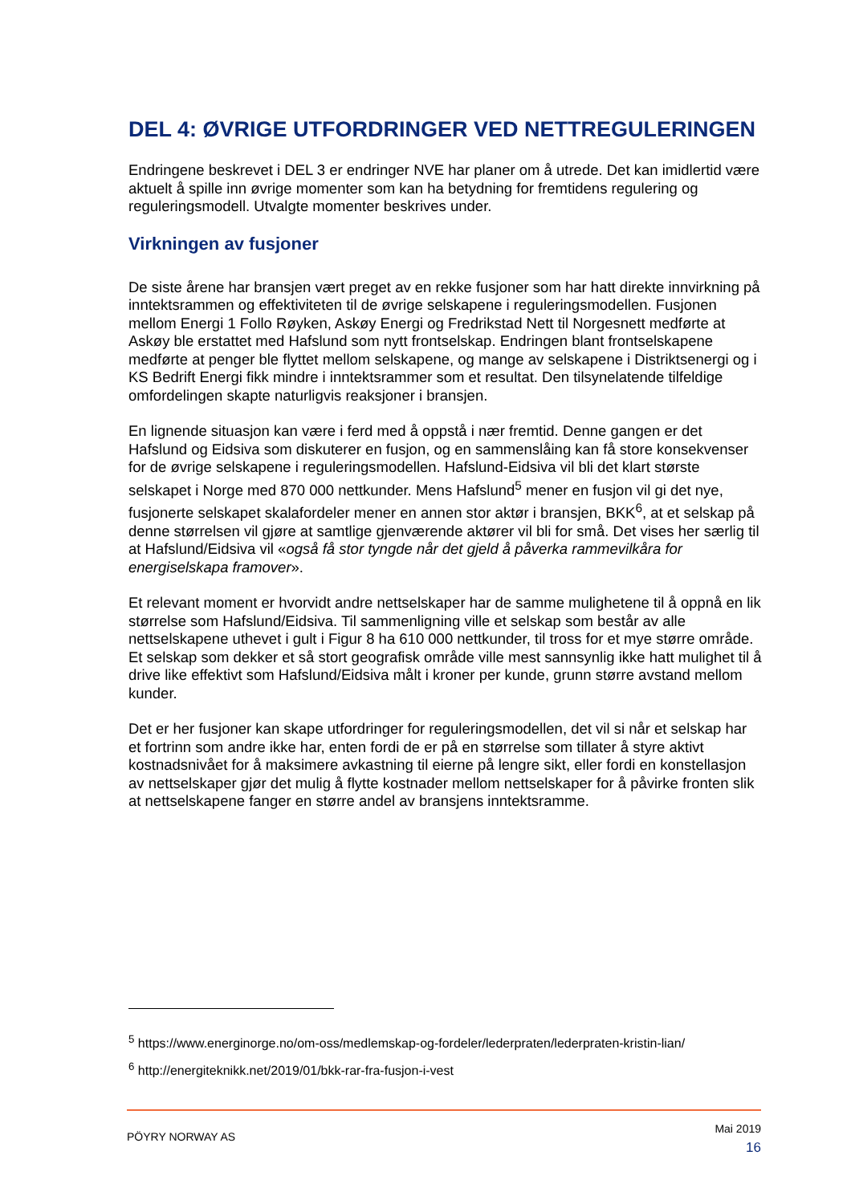DEL 4: ØVRIGE UTFORDRINGER VED NETTREGULERINGEN
Endringene beskrevet i DEL 3 er endringer NVE har planer om å utrede. Det kan imidlertid være aktuelt å spille inn øvrige momenter som kan ha betydning for fremtidens regulering og reguleringsmodell. Utvalgte momenter beskrives under.
Virkningen av fusjoner
De siste årene har bransjen vært preget av en rekke fusjoner som har hatt direkte innvirkning på inntektsrammen og effektiviteten til de øvrige selskapene i reguleringsmodellen. Fusjonen mellom Energi 1 Follo Røyken, Askøy Energi og Fredrikstad Nett til Norgesnett medførte at Askøy ble erstattet med Hafslund som nytt frontselskap. Endringen blant frontselskapene medførte at penger ble flyttet mellom selskapene, og mange av selskapene i Distriktsenergi og i KS Bedrift Energi fikk mindre i inntektsrammer som et resultat. Den tilsynelatende tilfeldige omfordelingen skapte naturligvis reaksjoner i bransjen.
En lignende situasjon kan være i ferd med å oppstå i nær fremtid. Denne gangen er det Hafslund og Eidsiva som diskuterer en fusjon, og en sammenslåing kan få store konsekvenser for de øvrige selskapene i reguleringsmodellen. Hafslund-Eidsiva vil bli det klart største selskapet i Norge med 870 000 nettkunder. Mens Hafslund<sup>5</sup> mener en fusjon vil gi det nye, fusjonerte selskapet skalafordeler mener en annen stor aktør i bransjen, BKK<sup>6</sup>, at et selskap på denne størrelsen vil gjøre at samtlige gjenværende aktører vil bli for små. Det vises her særlig til at Hafslund/Eidsiva vil «også få stor tyngde når det gjeld å påverka rammevilkåra for energiselskapa framover».
Et relevant moment er hvorvidt andre nettselskaper har de samme mulighetene til å oppnå en lik størrelse som Hafslund/Eidsiva. Til sammenligning ville et selskap som består av alle nettselskapene uthevet i gult i Figur 8 ha 610 000 nettkunder, til tross for et mye større område. Et selskap som dekker et så stort geografisk område ville mest sannsynlig ikke hatt mulighet til å drive like effektivt som Hafslund/Eidsiva målt i kroner per kunde, grunn større avstand mellom kunder.
Det er her fusjoner kan skape utfordringer for reguleringsmodellen, det vil si når et selskap har et fortrinn som andre ikke har, enten fordi de er på en størrelse som tillater å styre aktivt kostnadsnivået for å maksimere avkastning til eierne på lengre sikt, eller fordi en konstellasjon av nettselskaper gjør det mulig å flytte kostnader mellom nettselskaper for å påvirke fronten slik at nettselskapene fanger en større andel av bransjens inntektsramme.
<sup>5</sup> https://www.energinorge.no/om-oss/medlemskap-og-fordeler/lederpraten/lederpraten-kristin-lian/
<sup>6</sup> http://energiteknikk.net/2019/01/bkk-rar-fra-fusjon-i-vest
PÖYRY NORWAY AS
Mai 2019
16